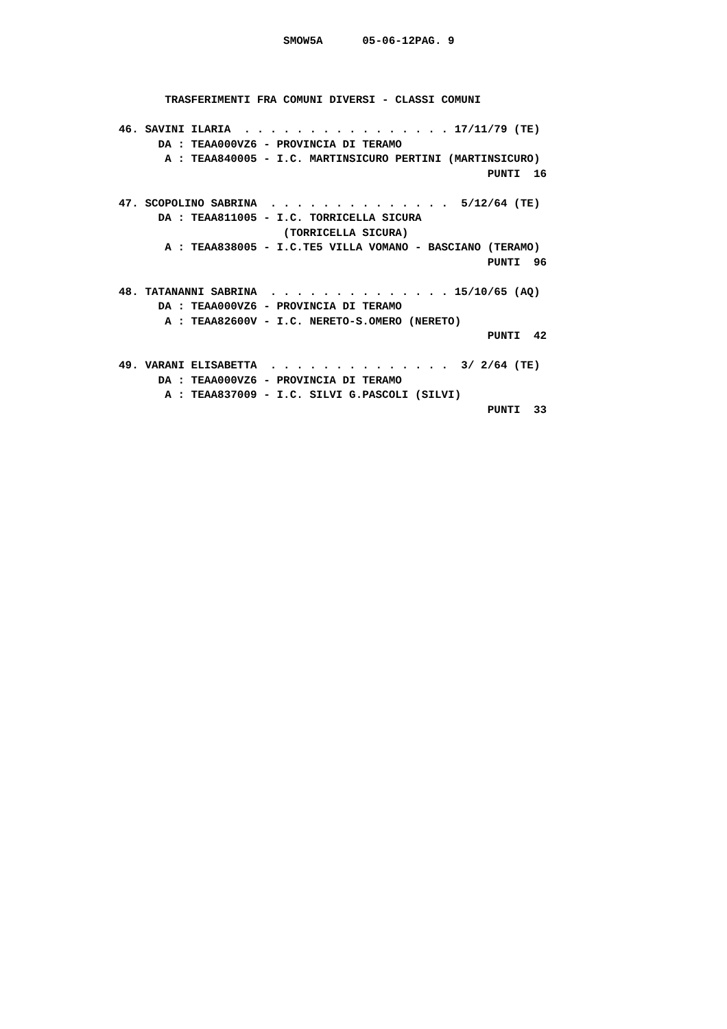SMOW5A      05-06-12PAG. 9



       TRASFERIMENTI FRA COMUNI DIVERSI - CLASSI COMUNI

46. SAVINI ILARIA  . . . . . . . . . . . . . . . . 17/11/79 (TE)
      DA : TEAA000VZ6 - PROVINCIA DI TERAMO
       A : TEAA840005 - I.C. MARTINSICURO PERTINI (MARTINSICURO)
                                                        PUNTI  16

47. SCOPOLINO SABRINA  . . . . . . . . . . . . . .  5/12/64 (TE)
      DA : TEAA811005 - I.C. TORRICELLA SICURA
                         (TORRICELLA SICURA)
       A : TEAA838005 - I.C.TE5 VILLA VOMANO - BASCIANO (TERAMO)
                                                        PUNTI  96

48. TATANANNI SABRINA  . . . . . . . . . . . . . . 15/10/65 (AQ)
      DA : TEAA000VZ6 - PROVINCIA DI TERAMO
       A : TEAA82600V - I.C. NERETO-S.OMERO (NERETO)
                                                        PUNTI  42

49. VARANI ELISABETTA  . . . . . . . . . . . . . .  3/ 2/64 (TE)
      DA : TEAA000VZ6 - PROVINCIA DI TERAMO
       A : TEAA837009 - I.C. SILVI G.PASCOLI (SILVI)
                                                        PUNTI  33